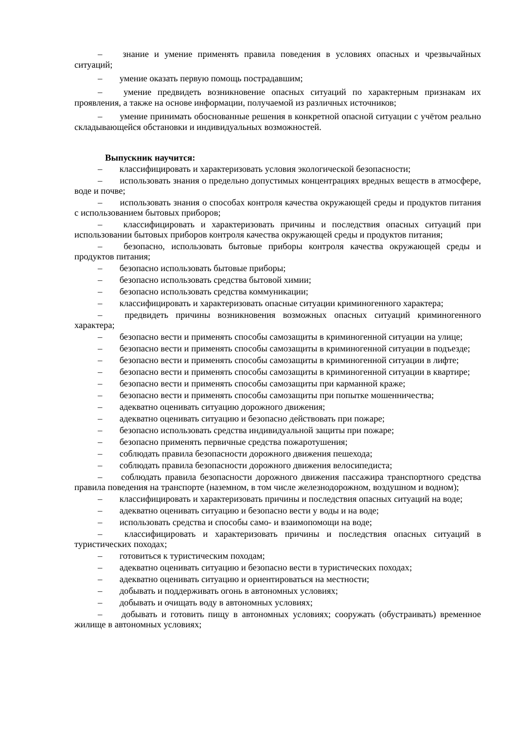– знание и умение применять правила поведения в условиях опасных и чрезвычайных ситуаций;
– умение оказать первую помощь пострадавшим;
– умение предвидеть возникновение опасных ситуаций по характерным признакам их проявления, а также на основе информации, получаемой из различных источников;
– умение принимать обоснованные решения в конкретной опасной ситуации с учётом реально складывающейся обстановки и индивидуальных возможностей.
Выпускник научится:
– классифицировать и характеризовать условия экологической безопасности;
– использовать знания о предельно допустимых концентрациях вредных веществ в атмосфере, воде и почве;
– использовать знания о способах контроля качества окружающей среды и продуктов питания с использованием бытовых приборов;
– классифицировать и характеризовать причины и последствия опасных ситуаций при использовании бытовых приборов контроля качества окружающей среды и продуктов питания;
– безопасно, использовать бытовые приборы контроля качества окружающей среды и продуктов питания;
– безопасно использовать бытовые приборы;
– безопасно использовать средства бытовой химии;
– безопасно использовать средства коммуникации;
– классифицировать и характеризовать опасные ситуации криминогенного характера;
– предвидеть причины возникновения возможных опасных ситуаций криминогенного характера;
– безопасно вести и применять способы самозащиты в криминогенной ситуации на улице;
– безопасно вести и применять способы самозащиты в криминогенной ситуации в подъезде;
– безопасно вести и применять способы самозащиты в криминогенной ситуации в лифте;
– безопасно вести и применять способы самозащиты в криминогенной ситуации в квартире;
– безопасно вести и применять способы самозащиты при карманной краже;
– безопасно вести и применять способы самозащиты при попытке мошенничества;
– адекватно оценивать ситуацию дорожного движения;
– адекватно оценивать ситуацию и безопасно действовать при пожаре;
– безопасно использовать средства индивидуальной защиты при пожаре;
– безопасно применять первичные средства пожаротушения;
– соблюдать правила безопасности дорожного движения пешехода;
– соблюдать правила безопасности дорожного движения велосипедиста;
– соблюдать правила безопасности дорожного движения пассажира транспортного средства правила поведения на транспорте (наземном, в том числе железнодорожном, воздушном и водном);
– классифицировать и характеризовать причины и последствия опасных ситуаций на воде;
– адекватно оценивать ситуацию и безопасно вести у воды и на воде;
– использовать средства и способы само- и взаимопомощи на воде;
– классифицировать и характеризовать причины и последствия опасных ситуаций в туристических походах;
– готовиться к туристическим походам;
– адекватно оценивать ситуацию и безопасно вести в туристических походах;
– адекватно оценивать ситуацию и ориентироваться на местности;
– добывать и поддерживать огонь в автономных условиях;
– добывать и очищать воду в автономных условиях;
– добывать и готовить пищу в автономных условиях; сооружать (обустраивать) временное жилище в автономных условиях;